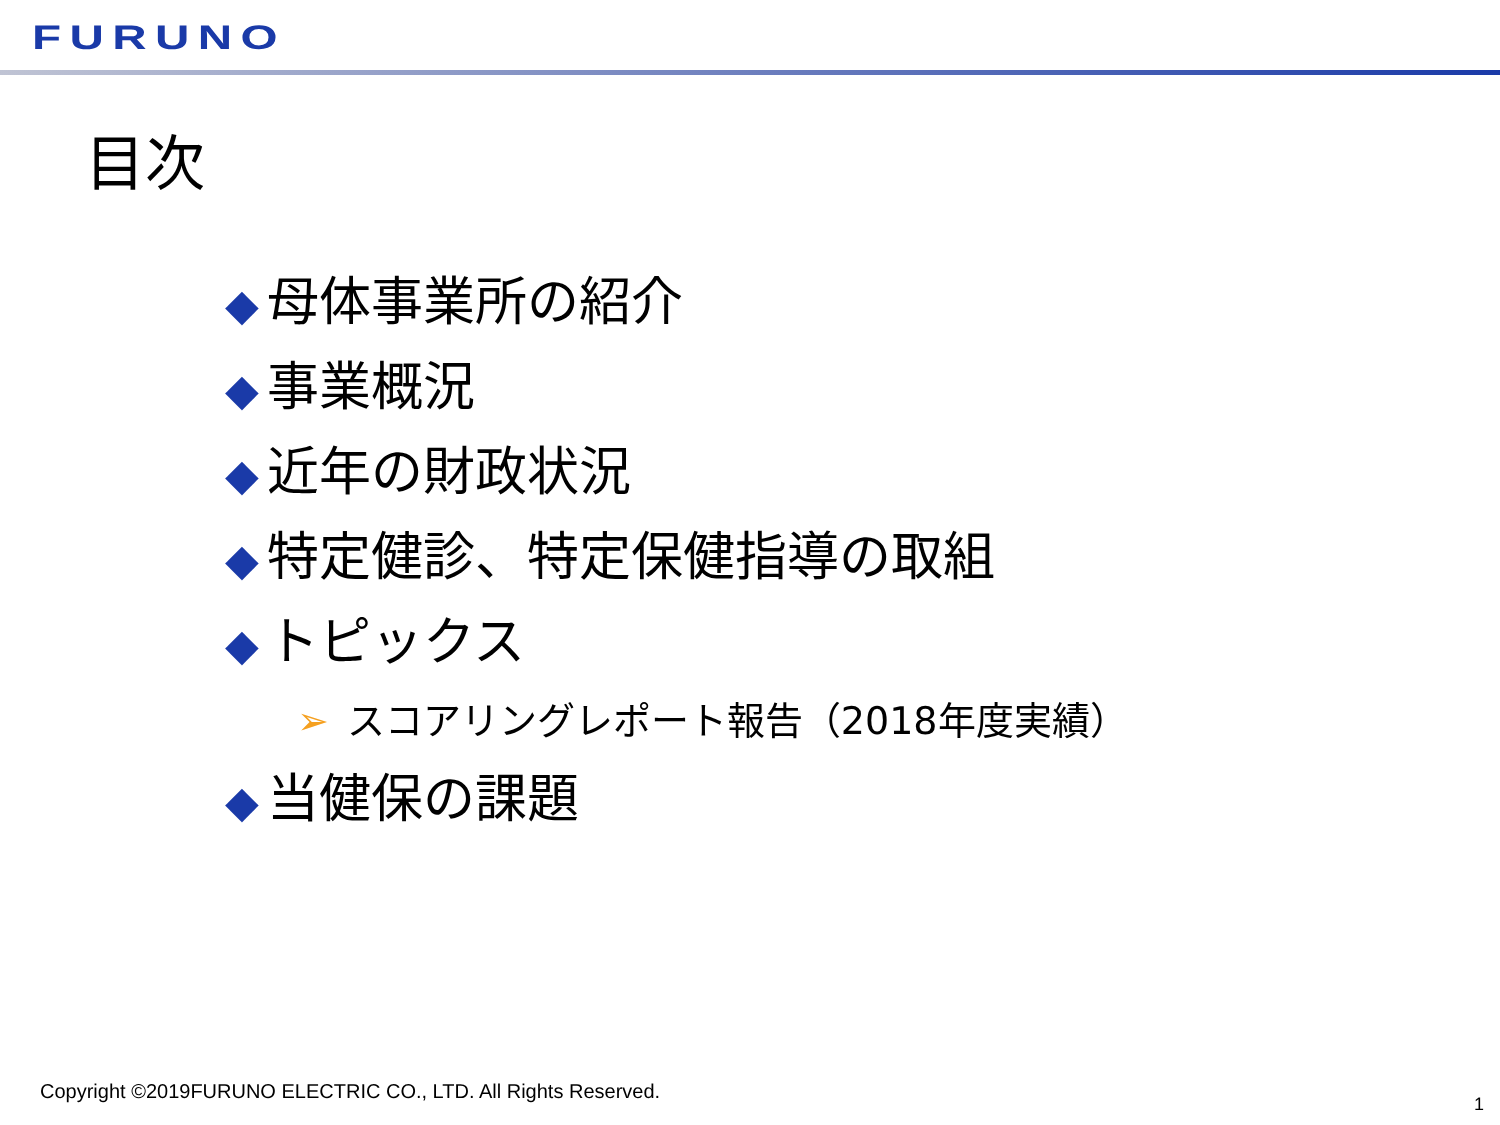FURUNO
目次
◆ 母体事業所の紹介
◆ 事業概況
◆ 近年の財政状況
◆ 特定健診、特定保健指導の取組
◆ トピックス
➢ スコアリングレポート報告（2018年度実績）
◆ 当健保の課題
Copyright ©2019FURUNO ELECTRIC CO., LTD. All Rights Reserved.
1